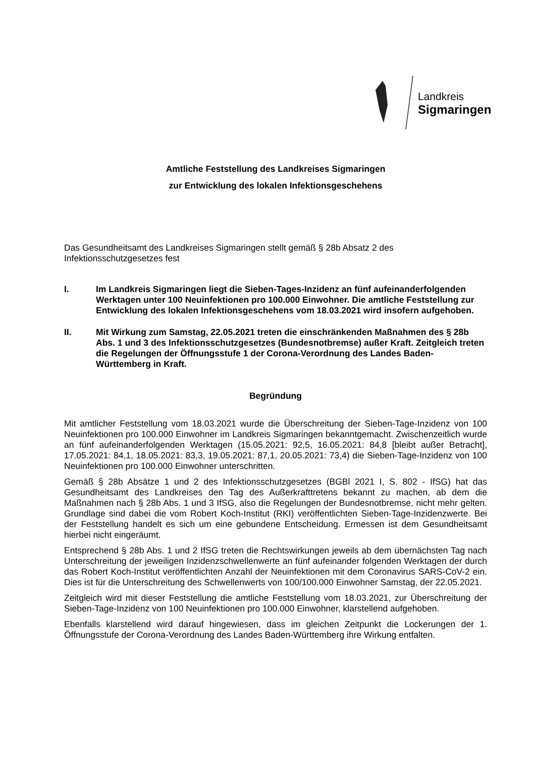Landkreis
Sigmaringen
Amtliche Feststellung des Landkreises Sigmaringen
zur Entwicklung des lokalen Infektionsgeschehens
Das Gesundheitsamt des Landkreises Sigmaringen stellt gemäß § 28b Absatz 2 des Infektionsschutzgesetzes fest
I. Im Landkreis Sigmaringen liegt die Sieben-Tages-Inzidenz an fünf aufeinanderfolgenden Werktagen unter 100 Neuinfektionen pro 100.000 Einwohner. Die amtliche Feststellung zur Entwicklung des lokalen Infektionsgeschehens vom 18.03.2021 wird insofern aufgehoben.
II. Mit Wirkung zum Samstag, 22.05.2021 treten die einschränkenden Maßnahmen des § 28b Abs. 1 und 3 des Infektionsschutzgesetzes (Bundesnotbremse) außer Kraft. Zeitgleich treten die Regelungen der Öffnungsstufe 1 der Corona-Verordnung des Landes Baden-Württemberg in Kraft.
Begründung
Mit amtlicher Feststellung vom 18.03.2021 wurde die Überschreitung der Sieben-Tage-Inzidenz von 100 Neuinfektionen pro 100.000 Einwohner im Landkreis Sigmaringen bekanntgemacht. Zwischenzeitlich wurde an fünf aufeinanderfolgenden Werktagen (15.05.2021: 92,5, 16.05.2021: 84,8 [bleibt außer Betracht], 17.05.2021: 84,1, 18.05.2021: 83,3, 19.05.2021: 87,1, 20.05.2021: 73,4) die Sieben-Tage-Inzidenz von 100 Neuinfektionen pro 100.000 Einwohner unterschritten.
Gemäß § 28b Absätze 1 und 2 des Infektionsschutzgesetzes (BGBl 2021 I, S. 802 - IfSG) hat das Gesundheitsamt des Landkreises den Tag des Außerkrafttretens bekannt zu machen, ab dem die Maßnahmen nach § 28b Abs. 1 und 3 IfSG, also die Regelungen der Bundesnotbremse, nicht mehr gelten. Grundlage sind dabei die vom Robert Koch-Institut (RKI) veröffentlichten Sieben-Tage-Inzidenzwerte. Bei der Feststellung handelt es sich um eine gebundene Entscheidung. Ermessen ist dem Gesundheitsamt hierbei nicht eingeräumt.
Entsprechend § 28b Abs. 1 und 2 IfSG treten die Rechtswirkungen jeweils ab dem übernächsten Tag nach Unterschreitung der jeweiligen Inzidenzschwellenwerte an fünf aufeinander folgenden Werktagen der durch das Robert Koch-Institut veröffentlichten Anzahl der Neuinfektionen mit dem Coronavirus SARS-CoV-2 ein. Dies ist für die Unterschreitung des Schwellenwerts von 100/100.000 Einwohner Samstag, der 22.05.2021.
Zeitgleich wird mit dieser Feststellung die amtliche Feststellung vom 18.03.2021, zur Überschreitung der Sieben-Tage-Inzidenz von 100 Neuinfektionen pro 100.000 Einwohner, klarstellend aufgehoben.
Ebenfalls klarstellend wird darauf hingewiesen, dass im gleichen Zeitpunkt die Lockerungen der 1. Öffnungsstufe der Corona-Verordnung des Landes Baden-Württemberg ihre Wirkung entfalten.